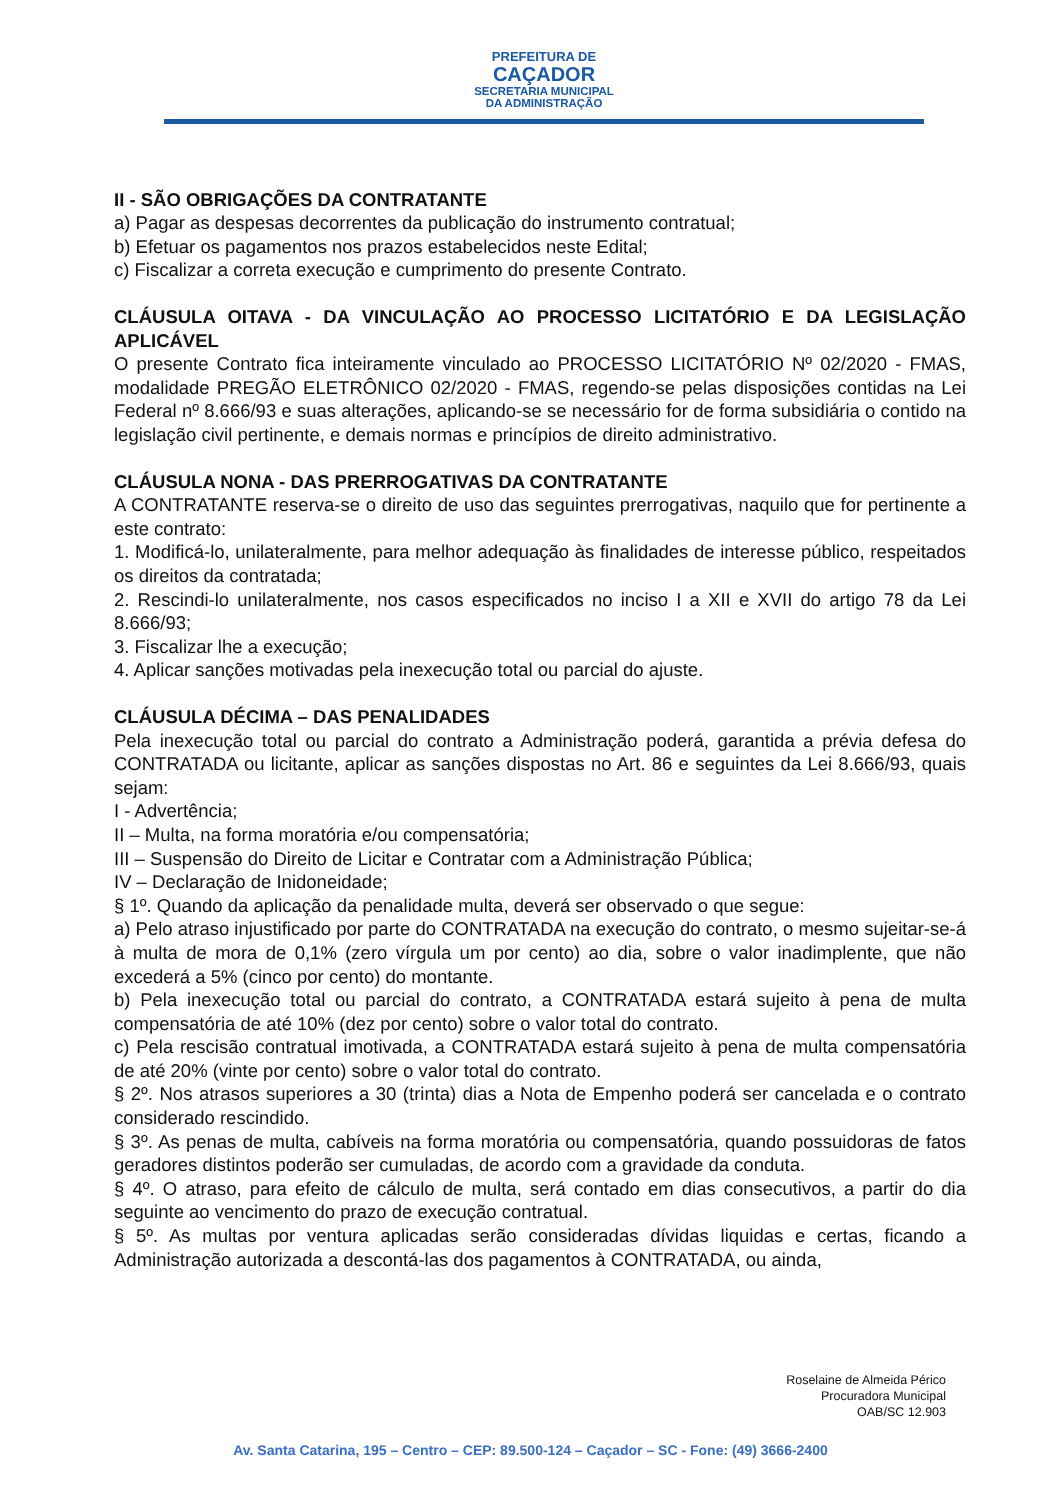PREFEITURA DE
CAÇADOR
SECRETARIA MUNICIPAL
DA ADMINISTRAÇÃO
II - SÃO OBRIGAÇÕES DA CONTRATANTE
a) Pagar as despesas decorrentes da publicação do instrumento contratual;
b) Efetuar os pagamentos nos prazos estabelecidos neste Edital;
c) Fiscalizar a correta execução e cumprimento do presente Contrato.
CLÁUSULA OITAVA - DA VINCULAÇÃO AO PROCESSO LICITATÓRIO E DA LEGISLAÇÃO APLICÁVEL
O presente Contrato fica inteiramente vinculado ao PROCESSO LICITATÓRIO Nº 02/2020 - FMAS, modalidade PREGÃO ELETRÔNICO 02/2020 - FMAS, regendo-se pelas disposições contidas na Lei Federal nº 8.666/93 e suas alterações, aplicando-se se necessário for de forma subsidiária o contido na legislação civil pertinente, e demais normas e princípios de direito administrativo.
CLÁUSULA NONA - DAS PRERROGATIVAS DA CONTRATANTE
A CONTRATANTE reserva-se o direito de uso das seguintes prerrogativas, naquilo que for pertinente a este contrato:
1. Modificá-lo, unilateralmente, para melhor adequação às finalidades de interesse público, respeitados os direitos da contratada;
2. Rescindi-lo unilateralmente, nos casos especificados no inciso I a XII e XVII do artigo 78 da Lei 8.666/93;
3. Fiscalizar lhe a execução;
4. Aplicar sanções motivadas pela inexecução total ou parcial do ajuste.
CLÁUSULA DÉCIMA – DAS PENALIDADES
Pela inexecução total ou parcial do contrato a Administração poderá, garantida a prévia defesa do CONTRATADA ou licitante, aplicar as sanções dispostas no Art. 86 e seguintes da Lei 8.666/93, quais sejam:
I - Advertência;
II – Multa, na forma moratória e/ou compensatória;
III – Suspensão do Direito de Licitar e Contratar com a Administração Pública;
IV – Declaração de Inidoneidade;
§ 1º. Quando da aplicação da penalidade multa, deverá ser observado o que segue:
a) Pelo atraso injustificado por parte do CONTRATADA na execução do contrato, o mesmo sujeitar-se-á à multa de mora de 0,1% (zero vírgula um por cento) ao dia, sobre o valor inadimplente, que não excederá a 5% (cinco por cento) do montante.
b) Pela inexecução total ou parcial do contrato, a CONTRATADA estará sujeito à pena de multa compensatória de até 10% (dez por cento) sobre o valor total do contrato.
c) Pela rescisão contratual imotivada, a CONTRATADA estará sujeito à pena de multa compensatória de até 20% (vinte por cento) sobre o valor total do contrato.
§ 2º. Nos atrasos superiores a 30 (trinta) dias a Nota de Empenho poderá ser cancelada e o contrato considerado rescindido.
§ 3º. As penas de multa, cabíveis na forma moratória ou compensatória, quando possuidoras de fatos geradores distintos poderão ser cumuladas, de acordo com a gravidade da conduta.
§ 4º. O atraso, para efeito de cálculo de multa, será contado em dias consecutivos, a partir do dia seguinte ao vencimento do prazo de execução contratual.
§ 5º. As multas por ventura aplicadas serão consideradas dívidas liquidas e certas, ficando a Administração autorizada a descontá-las dos pagamentos à CONTRATADA, ou ainda,
Roselaine de Almeida Périco
Procuradora Municipal
OAB/SC 12.903
Av. Santa Catarina, 195 – Centro – CEP: 89.500-124 – Caçador – SC - Fone: (49) 3666-2400